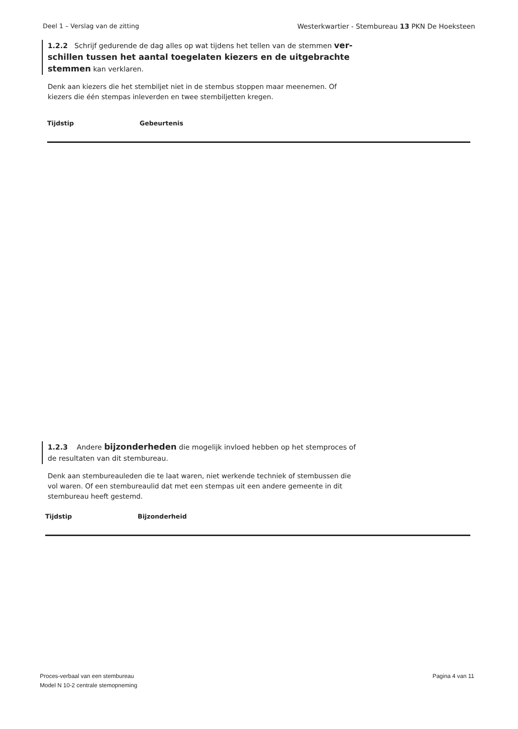Deel 1 – Verslag van de zitting Westerkwartier - Stembureau 13 PKN De Hoeksteen
1.2.2 Schrijf gedurende de dag alles op wat tijdens het tellen van de stemmen ver-schillen tussen het aantal toegelaten kiezers en de uitgebrachte stemmen kan verklaren.
Denk aan kiezers die het stembiljet niet in de stembus stoppen maar meenemen. Of kiezers die één stempas inleverden en twee stembiljetten kregen.
| Tijdstip | Gebeurtenis |
| --- | --- |
1.2.3 Andere bijzonderheden die mogelijk invloed hebben op het stemproces of de resultaten van dit stembureau.
Denk aan stembureauleden die te laat waren, niet werkende techniek of stembussen die vol waren. Of een stembureaulid dat met een stempas uit een andere gemeente in dit stembureau heeft gestemd.
| Tijdstip | Bijzonderheid |
| --- | --- |
Proces-verbaal van een stembureau
Model N 10-2 centrale stemopneming
Pagina 4 van 11